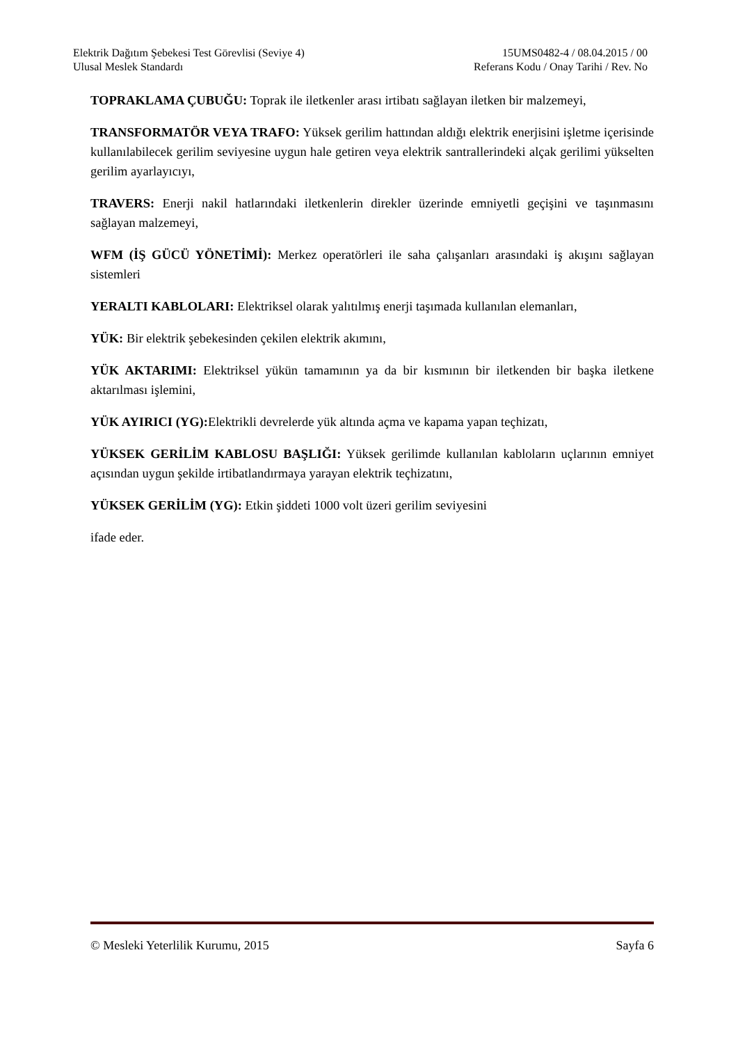Elektrik Dağıtım Şebekesi Test Görevlisi (Seviye 4)
Ulusal Meslek Standardı
15UMS0482-4 / 08.04.2015 / 00
Referans Kodu / Onay Tarihi / Rev. No
TOPRAKLAMA ÇUBUĞU: Toprak ile iletkenler arası irtibatı sağlayan iletken bir malzemeyi,
TRANSFORMATÖR VEYA TRAFO: Yüksek gerilim hattından aldığı elektrik enerjisini işletme içerisinde kullanılabilecek gerilim seviyesine uygun hale getiren veya elektrik santrallerindeki alçak gerilimi yükselten gerilim ayarlayıcıyı,
TRAVERS: Enerji nakil hatlarındaki iletkenlerin direkler üzerinde emniyetli geçişini ve taşınmasını sağlayan malzemeyi,
WFM (İŞ GÜCÜ YÖNETİMİ): Merkez operatörleri ile saha çalışanları arasındaki iş akışını sağlayan sistemleri
YERALTI KABLOLARI: Elektriksel olarak yalıtılmış enerji taşımada kullanılan elemanları,
YÜK: Bir elektrik şebekesinden çekilen elektrik akımını,
YÜK AKTARIMI: Elektriksel yükün tamamının ya da bir kısmının bir iletkenden bir başka iletkene aktarılması işlemini,
YÜK AYIRICI (YG): Elektrikli devrelerde yük altında açma ve kapama yapan teçhizatı,
YÜKSEK GERİLİM KABLOSU BAŞLIĞI: Yüksek gerilimde kullanılan kabloların uçlarının emniyet açısından uygun şekilde irtibatlandırmaya yarayan elektrik teçhizatını,
YÜKSEK GERİLİM (YG): Etkin şiddeti 1000 volt üzeri gerilim seviyesini
ifade eder.
© Mesleki Yeterlilik Kurumu, 2015 Sayfa 6